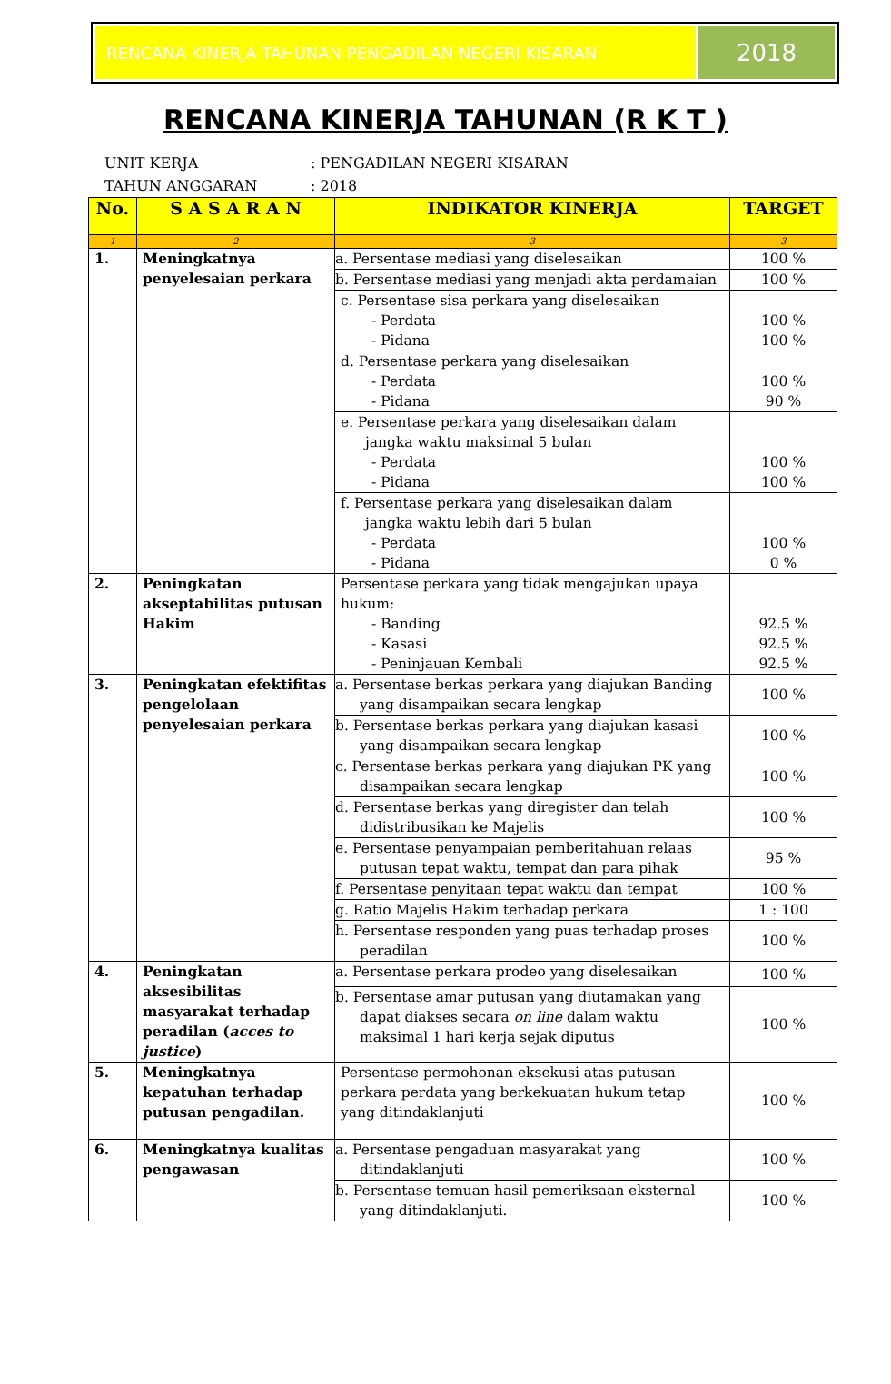RENCANA KINERJA TAHUNAN PENGADILAN NEGERI KISARAN
2018
RENCANA KINERJA TAHUNAN (R K T )
UNIT KERJA: PENGADILAN NEGERI KISARAN
TAHUN ANGGARAN: 2018
| No. | S A S A R A N | INDIKATOR KINERJA | TARGET |
| --- | --- | --- | --- |
| 1 | 2 | 3 | 3 |
| 1. | Meningkatnya penyelesaian perkara | a. Persentase mediasi yang diselesaikan | 100 % |
| | | b. Persentase mediasi yang menjadi akta perdamaian | 100 % |
| | | c. Persentase sisa perkara yang diselesaikan - Perdata - Pidana | 100 % 100 % |
| | | d. Persentase perkara yang diselesaikan - Perdata - Pidana | 100 % 90 % |
| | | e. Persentase perkara yang diselesaikan dalam jangka waktu maksimal 5 bulan - Perdata - Pidana | 100 % 100 % |
| | | f. Persentase perkara yang diselesaikan dalam jangka waktu lebih dari 5 bulan - Perdata - Pidana | 100 % 0 % |
| 2. | Peningkatan akseptabilitas putusan Hakim | Persentase perkara yang tidak mengajukan upaya hukum: - Banding - Kasasi - Peninjauan Kembali | 92.5 % 92.5 % 92.5 % |
| 3. | Peningkatan efektifitas pengelolaan penyelesaian perkara | a. Persentase berkas perkara yang diajukan Banding yang disampaikan secara lengkap | 100 % |
| | | b. Persentase berkas perkara yang diajukan kasasi yang disampaikan secara lengkap | 100 % |
| | | c. Persentase berkas perkara yang diajukan PK yang disampaikan secara lengkap | 100 % |
| | | d. Persentase berkas yang diregister dan telah didistribusikan ke Majelis | 100 % |
| | | e. Persentase penyampaian pemberitahuan relaas putusan tepat waktu, tempat dan para pihak | 95 % |
| | | f. Persentase penyitaan tepat waktu dan tempat | 100 % |
| | | g. Ratio Majelis Hakim terhadap perkara | 1 : 100 |
| | | h. Persentase responden yang puas terhadap proses peradilan | 100 % |
| 4. | Peningkatan aksesibilitas masyarakat terhadap peradilan ( acces to justice ) | a. Persentase perkara prodeo yang diselesaikan | 100 % |
| | | b. Persentase amar putusan yang diutamakan yang dapat diakses secara on line dalam waktu maksimal 1 hari kerja sejak diputus | 100 % |
| 5. | Meningkatnya kepatuhan terhadap putusan pengadilan. | Persentase permohonan eksekusi atas putusan perkara perdata yang berkekuatan hukum tetap yang ditindaklanjuti | 100 % |
| 6. | Meningkatnya kualitas pengawasan | a. Persentase pengaduan masyarakat yang ditindaklanjuti | 100 % |
| | | b. Persentase temuan hasil pemeriksaan eksternal yang ditindaklanjuti. | 100 % |